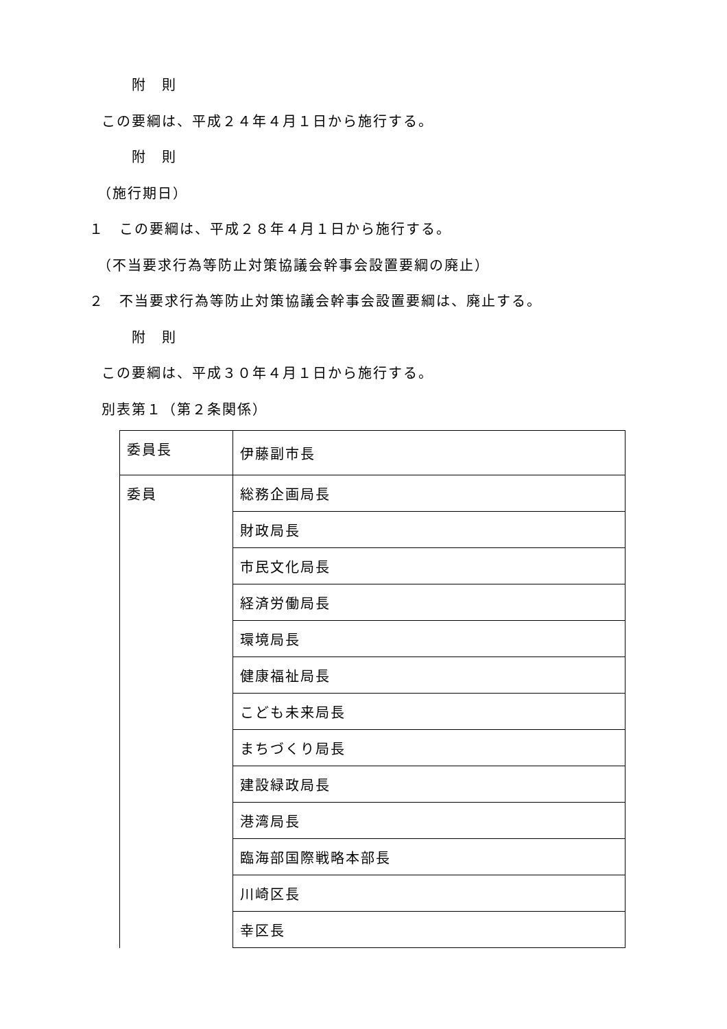附　則
この要綱は、平成２４年４月１日から施行する。
附　則
（施行期日）
１　この要綱は、平成２８年４月１日から施行する。
（不当要求行為等防止対策協議会幹事会設置要綱の廃止）
２　不当要求行為等防止対策協議会幹事会設置要綱は、廃止する。
附　則
この要綱は、平成３０年４月１日から施行する。
別表第１（第２条関係）
| 委員長 | 伊藤副市長 |
| 委員 | 総務企画局長 |
| | 財政局長 |
| | 市民文化局長 |
| | 経済労働局長 |
| | 環境局長 |
| | 健康福祉局長 |
| | こども未来局長 |
| | まちづくり局長 |
| | 建設緑政局長 |
| | 港湾局長 |
| | 臨海部国際戦略本部長 |
| | 川崎区長 |
| | 幸区長 |